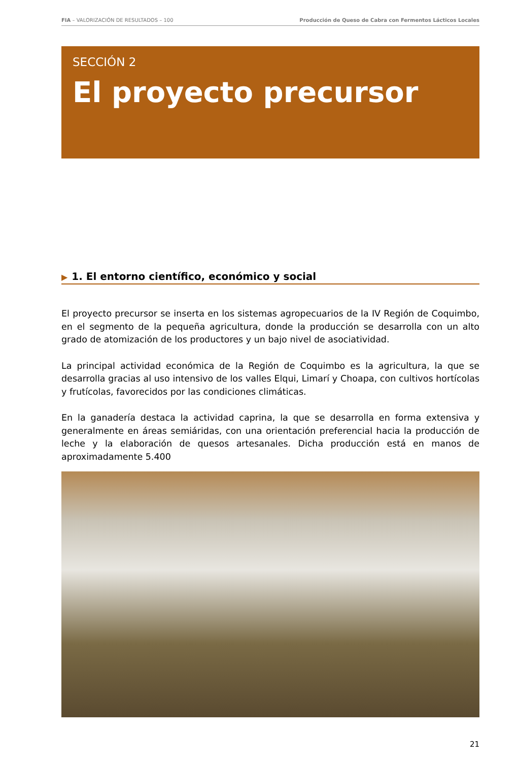FIA – VALORIZACIÓN DE RESULTADOS – 100
Producción de Queso de Cabra con Fermentos Lácticos Locales
SECCIÓN 2
El proyecto precursor
▶ 1. El entorno científico, económico y social
El proyecto precursor se inserta en los sistemas agropecuarios de la IV Región de Coquimbo, en el segmento de la pequeña agricultura, donde la producción se desarrolla con un alto grado de atomización de los productores y un bajo nivel de asociatividad.
La principal actividad económica de la Región de Coquimbo es la agricultura, la que se desarrolla gracias al uso intensivo de los valles Elqui, Limarí y Choapa, con cultivos hortícolas y frutícolas, favorecidos por las condiciones climáticas.
En la ganadería destaca la actividad caprina, la que se desarrolla en forma extensiva y generalmente en áreas semiáridas, con una orientación preferencial hacia la producción de leche y la elaboración de quesos artesanales. Dicha producción está en manos de aproximadamente 5.400
21